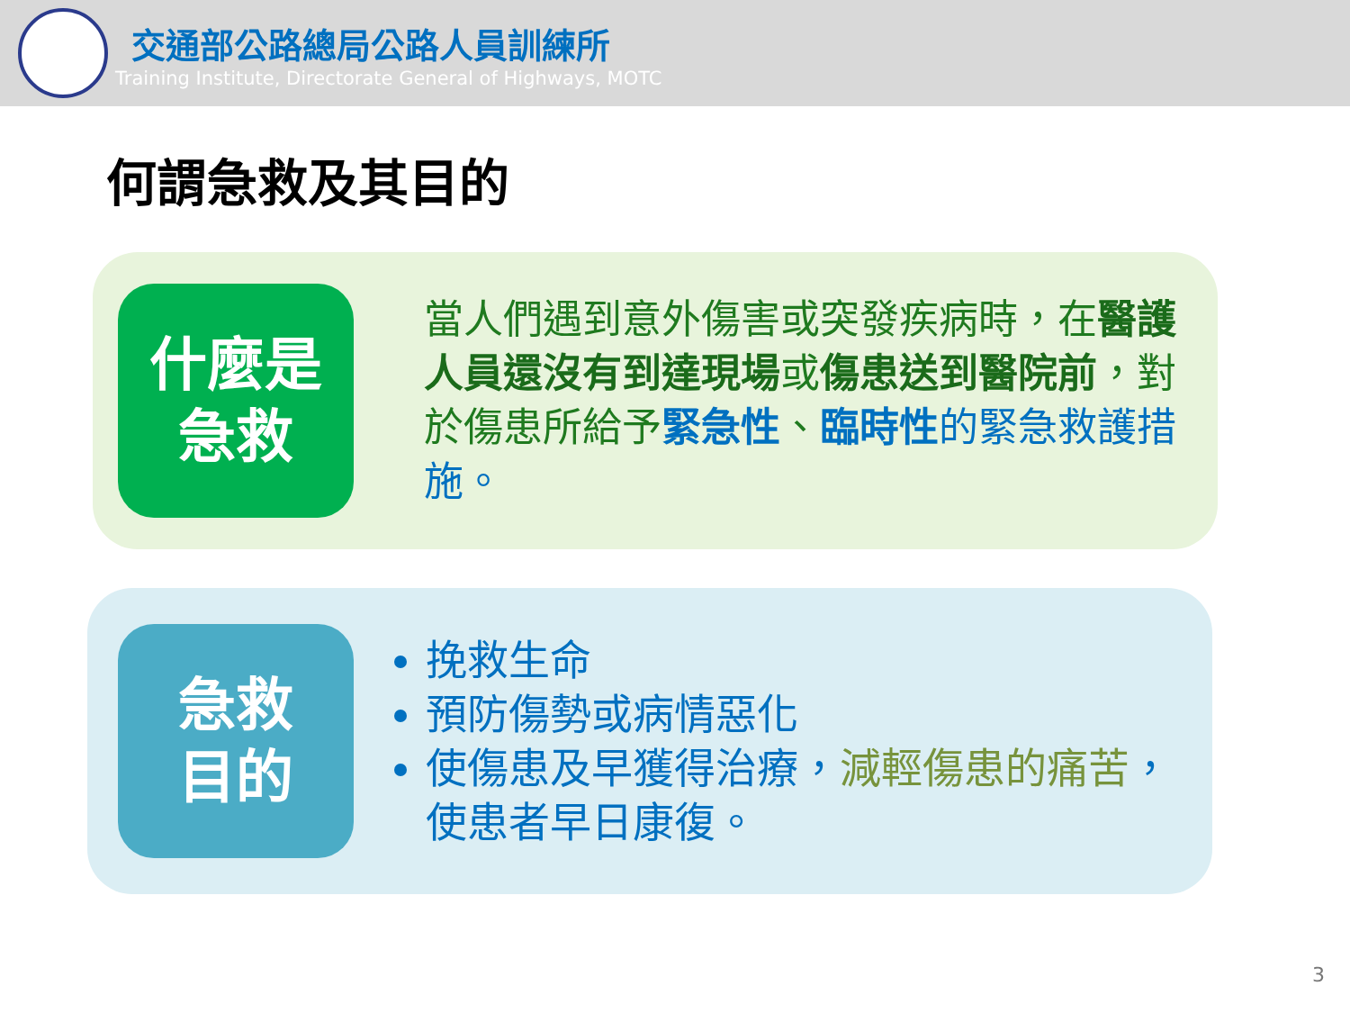交通部公路總局公路人員訓練所
Training Institute, Directorate General of Highways, MOTC
何謂急救及其目的
什麼是
急救
當人們遇到意外傷害或突發疾病時，在醫護人員還沒有到達現場或傷患送到醫院前，對於傷患所給予緊急性、臨時性 的緊急救護措施。
急救
目的
挽救生命
預防傷勢或病情惡化
使傷患及早獲得治療，減輕傷患的痛苦，使患者早日康復。
3